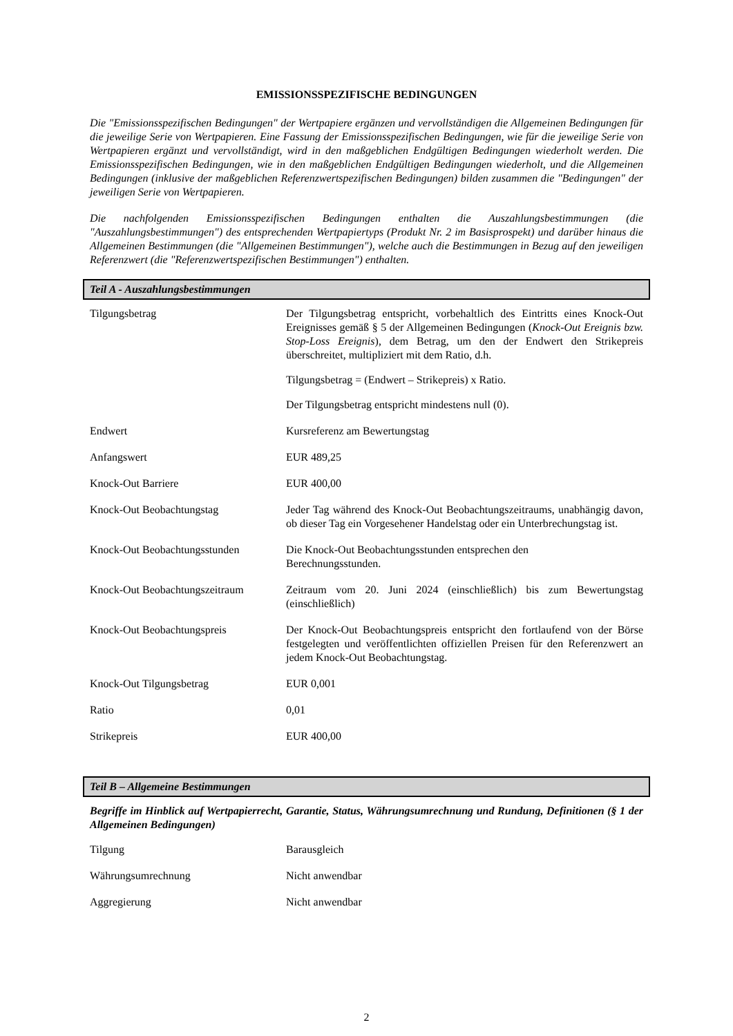EMISSIONSSPEZIFISCHE BEDINGUNGEN
Die "Emissionsspezifischen Bedingungen" der Wertpapiere ergänzen und vervollständigen die Allgemeinen Bedingungen für die jeweilige Serie von Wertpapieren. Eine Fassung der Emissionsspezifischen Bedingungen, wie für die jeweilige Serie von Wertpapieren ergänzt und vervollständigt, wird in den maßgeblichen Endgültigen Bedingungen wiederholt werden. Die Emissionsspezifischen Bedingungen, wie in den maßgeblichen Endgültigen Bedingungen wiederholt, und die Allgemeinen Bedingungen (inklusive der maßgeblichen Referenzwertspezifischen Bedingungen) bilden zusammen die "Bedingungen" der jeweiligen Serie von Wertpapieren.
Die nachfolgenden Emissionsspezifischen Bedingungen enthalten die Auszahlungsbestimmungen (die "Auszahlungsbestimmungen") des entsprechenden Wertpapiertyps (Produkt Nr. 2 im Basisprospekt) und darüber hinaus die Allgemeinen Bestimmungen (die "Allgemeinen Bestimmungen"), welche auch die Bestimmungen in Bezug auf den jeweiligen Referenzwert (die "Referenzwertspezifischen Bestimmungen") enthalten.
Teil A - Auszahlungsbestimmungen
| Tilgungsbetrag | Der Tilgungsbetrag entspricht, vorbehaltlich des Eintritts eines Knock-Out Ereignisses gemäß § 5 der Allgemeinen Bedingungen ( Knock-Out Ereignis bzw. Stop-Loss Ereignis ), dem Betrag, um den der Endwert den Strikepreis überschreitet, multipliziert mit dem Ratio, d.h. Tilgungsbetrag = (Endwert – Strikepreis) x Ratio. Der Tilgungsbetrag entspricht mindestens null (0). |
| Endwert | Kursreferenz am Bewertungstag |
| Anfangswert | EUR 489,25 |
| Knock-Out Barriere | EUR 400,00 |
| Knock-Out Beobachtungstag | Jeder Tag während des Knock-Out Beobachtungszeitraums, unabhängig davon, ob dieser Tag ein Vorgesehener Handelstag oder ein Unterbrechungstag ist. |
| Knock-Out Beobachtungsstunden | Die Knock-Out Beobachtungsstunden entsprechen den Berechnungsstunden. |
| Knock-Out Beobachtungszeitraum | Zeitraum vom 20. Juni 2024 (einschließlich) bis zum Bewertungstag (einschließlich) |
| Knock-Out Beobachtungspreis | Der Knock-Out Beobachtungspreis entspricht den fortlaufend von der Börse festgelegten und veröffentlichten offiziellen Preisen für den Referenzwert an jedem Knock-Out Beobachtungstag. |
| Knock-Out Tilgungsbetrag | EUR 0,001 |
| Ratio | 0,01 |
| Strikepreis | EUR 400,00 |
Teil B – Allgemeine Bestimmungen
Begriffe im Hinblick auf Wertpapierrecht, Garantie, Status, Währungsumrechnung und Rundung, Definitionen (§ 1 der Allgemeinen Bedingungen)
| Tilgung | Barausgleich |
| Währungsumrechnung | Nicht anwendbar |
| Aggregierung | Nicht anwendbar |
2